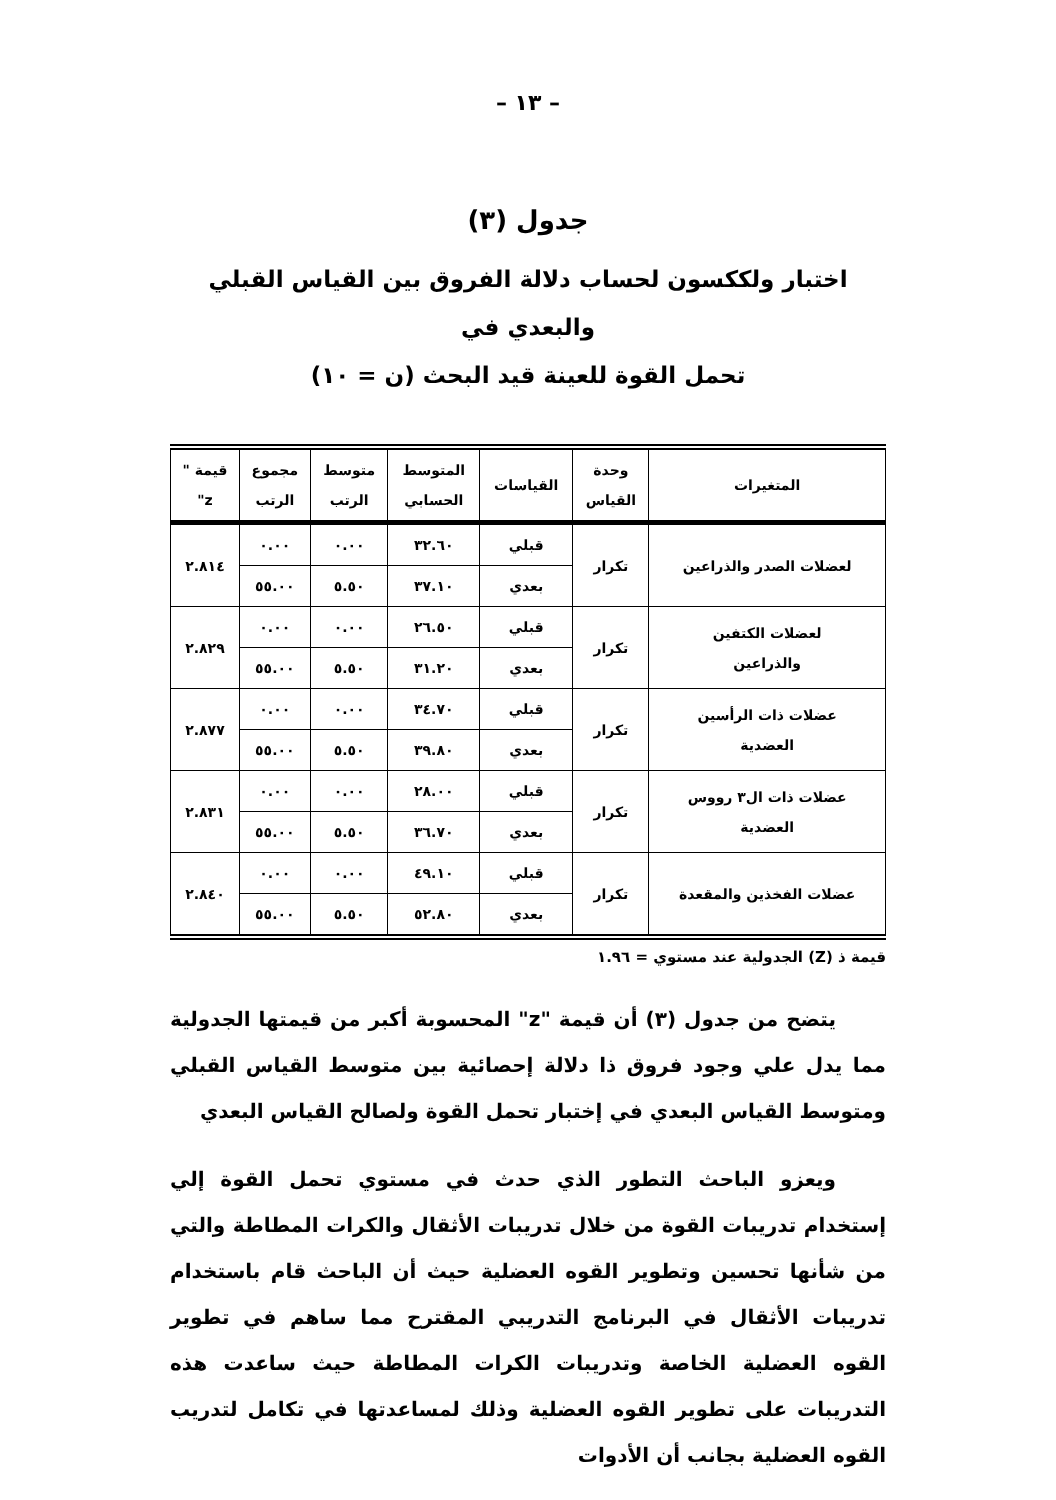– ١٣ –
جدول (٣)
اختبار ولككسون لحساب دلالة الفروق بين القياس القبلي والبعدي في
تحمل القوة للعينة قيد البحث (ن = ١٠)
| المتغيرات | وحدة القياس | القياسات | المتوسط الحسابي | متوسط الرتب | مجموع الرتب | قيمة " z" |
| --- | --- | --- | --- | --- | --- | --- |
| لعضلات الصدر والذراعين | تكرار | قبلي | ٣٢.٦٠ | ٠.٠٠ | ٠.٠٠ | ٢.٨١٤ |
| | | بعدي | ٣٧.١٠ | ٥.٥٠ | ٥٥.٠٠ | |
| لعضلات الكتفين والذراعين | تكرار | قبلي | ٢٦.٥٠ | ٠.٠٠ | ٠.٠٠ | ٢.٨٢٩ |
| | | بعدي | ٣١.٢٠ | ٥.٥٠ | ٥٥.٠٠ | |
| عضلات ذات الرأسين العضدية | تكرار | قبلي | ٣٤.٧٠ | ٠.٠٠ | ٠.٠٠ | ٢.٨٧٧ |
| | | بعدي | ٣٩.٨٠ | ٥.٥٠ | ٥٥.٠٠ | |
| عضلات ذات ال٣ رووس العضدية | تكرار | قبلي | ٢٨.٠٠ | ٠.٠٠ | ٠.٠٠ | ٢.٨٣١ |
| | | بعدي | ٣٦.٧٠ | ٥.٥٠ | ٥٥.٠٠ | |
| عضلات الفخذين والمقعدة | تكرار | قبلي | ٤٩.١٠ | ٠.٠٠ | ٠.٠٠ | ٢.٨٤٠ |
| | | بعدي | ٥٢.٨٠ | ٥.٥٠ | ٥٥.٠٠ | |
قيمة ذ (Z) الجدولية عند مستوي = ١.٩٦
يتضح من جدول (٣) أن قيمة "z" المحسوبة أكبر من قيمتها الجدولية مما يدل علي وجود فروق ذا دلالة إحصائية بين متوسط القياس القبلي ومتوسط القياس البعدي في إختبار تحمل القوة ولصالح القياس البعدي
ويعزو الباحث التطور الذي حدث في مستوي تحمل القوة إلي إستخدام تدريبات القوة من خلال تدريبات الأثقال والكرات المطاطة والتي من شأنها تحسين وتطوير القوه العضلية حيث أن الباحث قام باستخدام تدريبات الأثقال في البرنامج التدريبي المقترح مما ساهم في تطوير القوه العضلية الخاصة وتدريبات الكرات المطاطة حيث ساعدت هذه التدريبات على تطوير القوه العضلية وذلك لمساعدتها في تكامل لتدريب القوه العضلية بجانب أن الأدوات